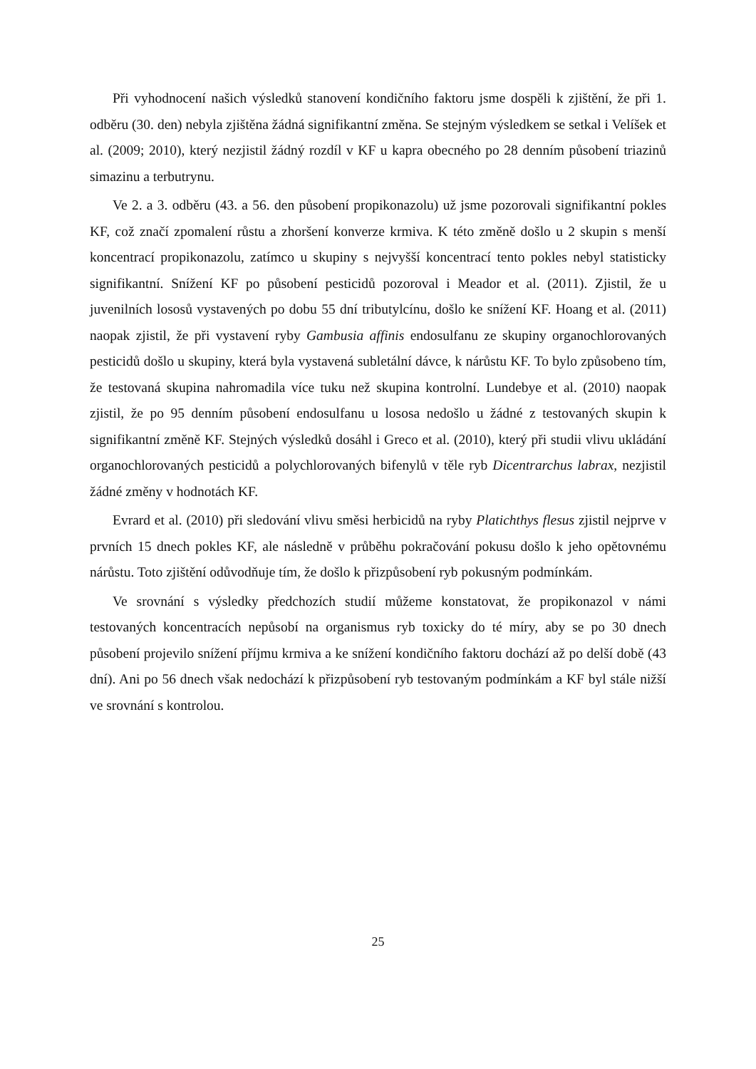Při vyhodnocení našich výsledků stanovení kondičního faktoru jsme dospěli k zjištění, že při 1. odběru (30. den) nebyla zjištěna žádná signifikantní změna. Se stejným výsledkem se setkal i Velíšek et al. (2009; 2010), který nezjistil žádný rozdíl v KF u kapra obecného po 28 denním působení triazinů simazinu a terbutrynu.
Ve 2. a 3. odběru (43. a 56. den působení propikonazolu) už jsme pozorovali signifikantní pokles KF, což značí zpomalení růstu a zhoršení konverze krmiva. K této změně došlo u 2 skupin s menší koncentrací propikonazolu, zatímco u skupiny s nejvyšší koncentrací tento pokles nebyl statisticky signifikantní. Snížení KF po působení pesticidů pozoroval i Meador et al. (2011). Zjistil, že u juvenilních lososů vystavených po dobu 55 dní tributylcínu, došlo ke snížení KF. Hoang et al. (2011) naopak zjistil, že při vystavení ryby Gambusia affinis endosulfanu ze skupiny organochlorovaných pesticidů došlo u skupiny, která byla vystavená subletální dávce, k nárůstu KF. To bylo způsobeno tím, že testovaná skupina nahromadila více tuku než skupina kontrolní. Lundebye et al. (2010) naopak zjistil, že po 95 denním působení endosulfanu u lososa nedošlo u žádné z testovaných skupin k signifikantní změně KF. Stejných výsledků dosáhl i Greco et al. (2010), který při studii vlivu ukládání organochlorovaných pesticidů a polychlorovaných bifenylů v těle ryb Dicentrarchus labrax, nezjistil žádné změny v hodnotách KF.
Evrard et al. (2010) při sledování vlivu směsi herbicidů na ryby Platichthys flesus zjistil nejprve v prvních 15 dnech pokles KF, ale následně v průběhu pokračování pokusu došlo k jeho opětovnému nárůstu. Toto zjištění odůvodňuje tím, že došlo k přizpůsobení ryb pokusným podmínkám.
Ve srovnání s výsledky předchozích studií můžeme konstatovat, že propikonazol v námi testovaných koncentracích nepůsobí na organismus ryb toxicky do té míry, aby se po 30 dnech působení projevilo snížení příjmu krmiva a ke snížení kondičního faktoru dochází až po delší době (43 dní). Ani po 56 dnech však nedochází k přizpůsobení ryb testovaným podmínkám a KF byl stále nižší ve srovnání s kontrolou.
25